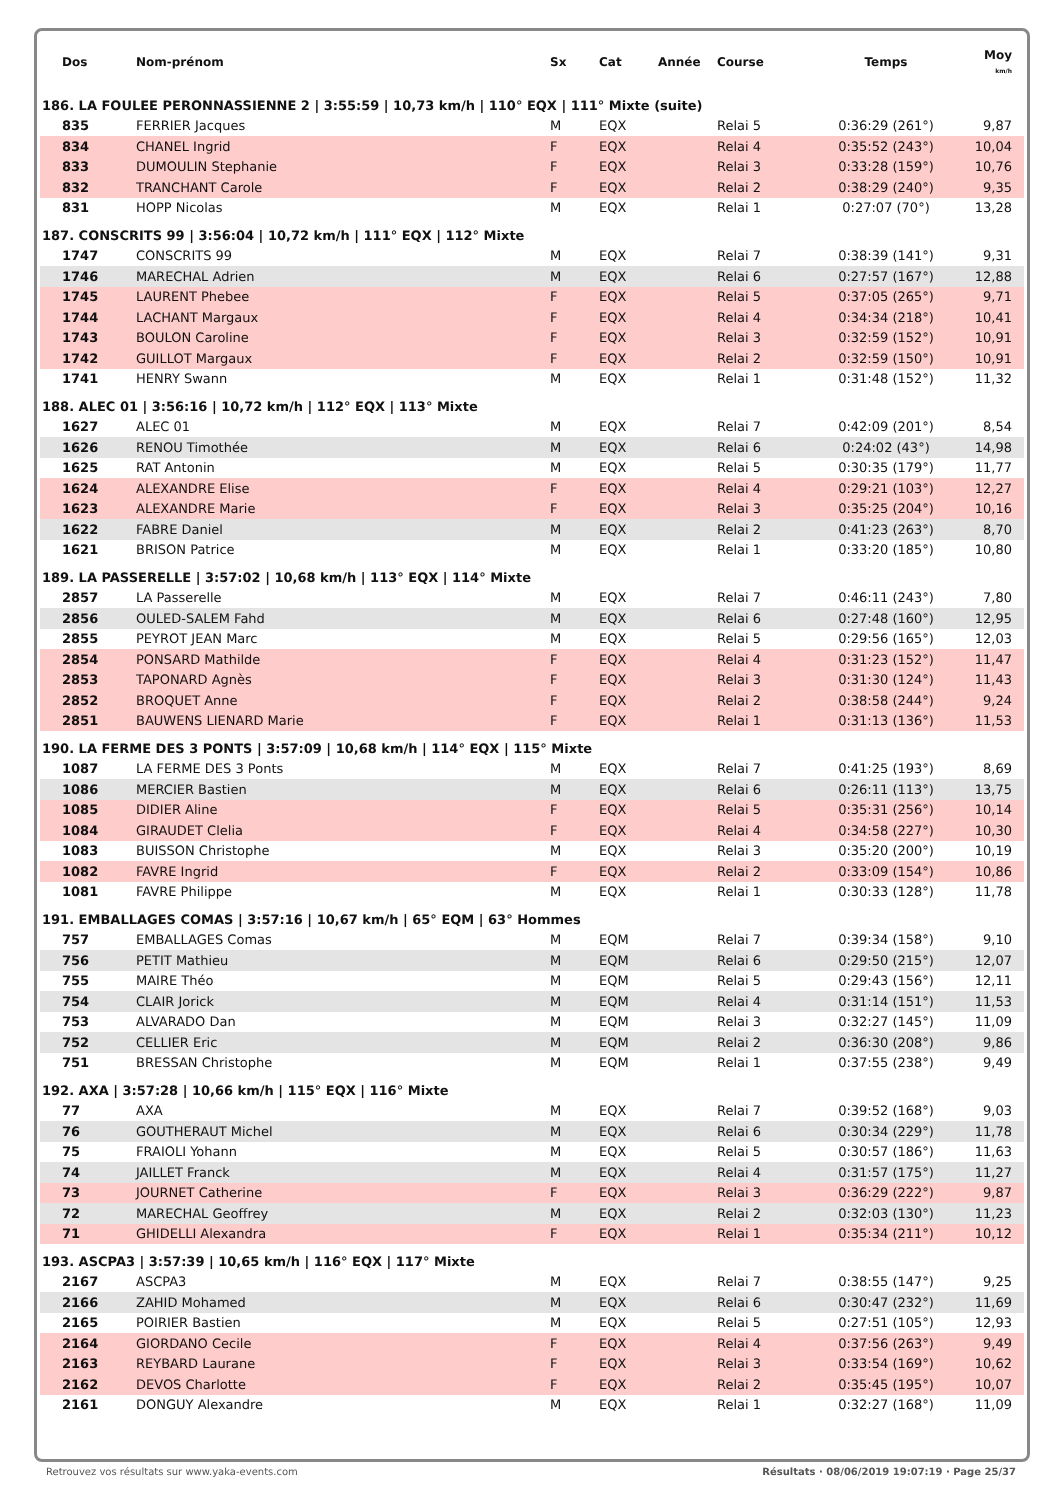| Dos | Nom-prénom | Sx | Cat | Année | Course | Temps | Moy km/h |
| --- | --- | --- | --- | --- | --- | --- | --- |
| 186. LA FOULEE PERONNASSIENNE 2 / 3:55:59 / 10,73 km/h / 110° EQX / 111° Mixte (suite) | | | | | | | |
| 835 | FERRIER Jacques | M | EQX | | Relai 5 | 0:36:29 (261°) | 9,87 |
| 834 | CHANEL Ingrid | F | EQX | | Relai 4 | 0:35:52 (243°) | 10,04 |
| 833 | DUMOULIN Stephanie | F | EQX | | Relai 3 | 0:33:28 (159°) | 10,76 |
| 832 | TRANCHANT Carole | F | EQX | | Relai 2 | 0:38:29 (240°) | 9,35 |
| 831 | HOPP Nicolas | M | EQX | | Relai 1 | 0:27:07 (70°) | 13,28 |
| 187. CONSCRITS 99 / 3:56:04 / 10,72 km/h / 111° EQX / 112° Mixte | | | | | | | |
| 1747 | CONSCRITS 99 | M | EQX | | Relai 7 | 0:38:39 (141°) | 9,31 |
| 1746 | MARECHAL Adrien | M | EQX | | Relai 6 | 0:27:57 (167°) | 12,88 |
| 1745 | LAURENT Phebee | F | EQX | | Relai 5 | 0:37:05 (265°) | 9,71 |
| 1744 | LACHANT Margaux | F | EQX | | Relai 4 | 0:34:34 (218°) | 10,41 |
| 1743 | BOULON Caroline | F | EQX | | Relai 3 | 0:32:59 (152°) | 10,91 |
| 1742 | GUILLOT Margaux | F | EQX | | Relai 2 | 0:32:59 (150°) | 10,91 |
| 1741 | HENRY Swann | M | EQX | | Relai 1 | 0:31:48 (152°) | 11,32 |
| 188. ALEC 01 / 3:56:16 / 10,72 km/h / 112° EQX / 113° Mixte | | | | | | | |
| 1627 | ALEC 01 | M | EQX | | Relai 7 | 0:42:09 (201°) | 8,54 |
| 1626 | RENOU Timothée | M | EQX | | Relai 6 | 0:24:02 (43°) | 14,98 |
| 1625 | RAT Antonin | M | EQX | | Relai 5 | 0:30:35 (179°) | 11,77 |
| 1624 | ALEXANDRE Elise | F | EQX | | Relai 4 | 0:29:21 (103°) | 12,27 |
| 1623 | ALEXANDRE Marie | F | EQX | | Relai 3 | 0:35:25 (204°) | 10,16 |
| 1622 | FABRE Daniel | M | EQX | | Relai 2 | 0:41:23 (263°) | 8,70 |
| 1621 | BRISON Patrice | M | EQX | | Relai 1 | 0:33:20 (185°) | 10,80 |
| 189. LA PASSERELLE / 3:57:02 / 10,68 km/h / 113° EQX / 114° Mixte | | | | | | | |
| 2857 | LA Passerelle | M | EQX | | Relai 7 | 0:46:11 (243°) | 7,80 |
| 2856 | OULED-SALEM Fahd | M | EQX | | Relai 6 | 0:27:48 (160°) | 12,95 |
| 2855 | PEYROT JEAN Marc | M | EQX | | Relai 5 | 0:29:56 (165°) | 12,03 |
| 2854 | PONSARD Mathilde | F | EQX | | Relai 4 | 0:31:23 (152°) | 11,47 |
| 2853 | TAPONARD Agnès | F | EQX | | Relai 3 | 0:31:30 (124°) | 11,43 |
| 2852 | BROQUET Anne | F | EQX | | Relai 2 | 0:38:58 (244°) | 9,24 |
| 2851 | BAUWENS LIENARD Marie | F | EQX | | Relai 1 | 0:31:13 (136°) | 11,53 |
| 190. LA FERME DES 3 PONTS / 3:57:09 / 10,68 km/h / 114° EQX / 115° Mixte | | | | | | | |
| 1087 | LA FERME DES 3 Ponts | M | EQX | | Relai 7 | 0:41:25 (193°) | 8,69 |
| 1086 | MERCIER Bastien | M | EQX | | Relai 6 | 0:26:11 (113°) | 13,75 |
| 1085 | DIDIER Aline | F | EQX | | Relai 5 | 0:35:31 (256°) | 10,14 |
| 1084 | GIRAUDET Clelia | F | EQX | | Relai 4 | 0:34:58 (227°) | 10,30 |
| 1083 | BUISSON Christophe | M | EQX | | Relai 3 | 0:35:20 (200°) | 10,19 |
| 1082 | FAVRE Ingrid | F | EQX | | Relai 2 | 0:33:09 (154°) | 10,86 |
| 1081 | FAVRE Philippe | M | EQX | | Relai 1 | 0:30:33 (128°) | 11,78 |
| 191. EMBALLAGES COMAS / 3:57:16 / 10,67 km/h / 65° EQM / 63° Hommes | | | | | | | |
| 757 | EMBALLAGES Comas | M | EQM | | Relai 7 | 0:39:34 (158°) | 9,10 |
| 756 | PETIT Mathieu | M | EQM | | Relai 6 | 0:29:50 (215°) | 12,07 |
| 755 | MAIRE Théo | M | EQM | | Relai 5 | 0:29:43 (156°) | 12,11 |
| 754 | CLAIR Jorick | M | EQM | | Relai 4 | 0:31:14 (151°) | 11,53 |
| 753 | ALVARADO Dan | M | EQM | | Relai 3 | 0:32:27 (145°) | 11,09 |
| 752 | CELLIER Eric | M | EQM | | Relai 2 | 0:36:30 (208°) | 9,86 |
| 751 | BRESSAN Christophe | M | EQM | | Relai 1 | 0:37:55 (238°) | 9,49 |
| 192. AXA / 3:57:28 / 10,66 km/h / 115° EQX / 116° Mixte | | | | | | | |
| 77 | AXA | M | EQX | | Relai 7 | 0:39:52 (168°) | 9,03 |
| 76 | GOUTHERAUT Michel | M | EQX | | Relai 6 | 0:30:34 (229°) | 11,78 |
| 75 | FRAIOLI Yohann | M | EQX | | Relai 5 | 0:30:57 (186°) | 11,63 |
| 74 | JAILLET Franck | M | EQX | | Relai 4 | 0:31:57 (175°) | 11,27 |
| 73 | JOURNET Catherine | F | EQX | | Relai 3 | 0:36:29 (222°) | 9,87 |
| 72 | MARECHAL Geoffrey | M | EQX | | Relai 2 | 0:32:03 (130°) | 11,23 |
| 71 | GHIDELLI Alexandra | F | EQX | | Relai 1 | 0:35:34 (211°) | 10,12 |
| 193. ASCPA3 / 3:57:39 / 10,65 km/h / 116° EQX / 117° Mixte | | | | | | | |
| 2167 | ASCPA3 | M | EQX | | Relai 7 | 0:38:55 (147°) | 9,25 |
| 2166 | ZAHID Mohamed | M | EQX | | Relai 6 | 0:30:47 (232°) | 11,69 |
| 2165 | POIRIER Bastien | M | EQX | | Relai 5 | 0:27:51 (105°) | 12,93 |
| 2164 | GIORDANO Cecile | F | EQX | | Relai 4 | 0:37:56 (263°) | 9,49 |
| 2163 | REYBARD Laurane | F | EQX | | Relai 3 | 0:33:54 (169°) | 10,62 |
| 2162 | DEVOS Charlotte | F | EQX | | Relai 2 | 0:35:45 (195°) | 10,07 |
| 2161 | DONGUY Alexandre | M | EQX | | Relai 1 | 0:32:27 (168°) | 11,09 |
Retrouvez vos résultats sur www.yaka-events.com Résultats · 08/06/2019 19:07:19 · Page 25/37